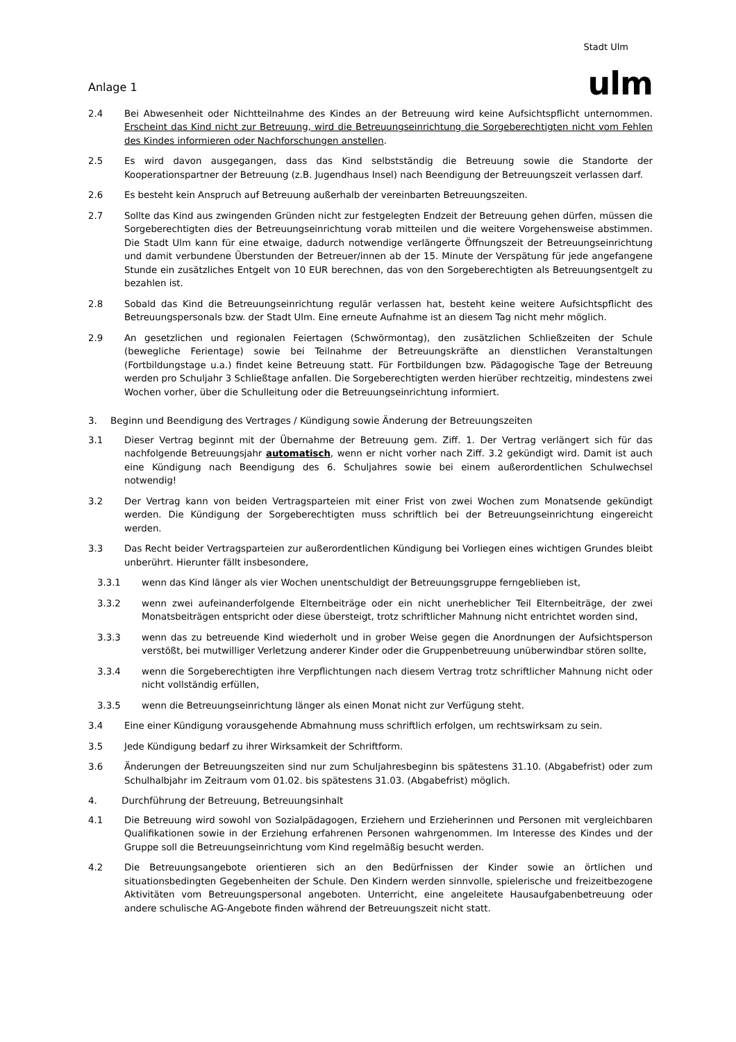Anlage 1
Stadt Ulm
ulm
2.4 Bei Abwesenheit oder Nichtteilnahme des Kindes an der Betreuung wird keine Aufsichtspflicht unternommen. Erscheint das Kind nicht zur Betreuung, wird die Betreuungseinrichtung die Sorgeberechtigten nicht vom Fehlen des Kindes informieren oder Nachforschungen anstellen.
2.5 Es wird davon ausgegangen, dass das Kind selbstständig die Betreuung sowie die Standorte der Kooperationspartner der Betreuung (z.B. Jugendhaus Insel) nach Beendigung der Betreuungszeit verlassen darf.
2.6 Es besteht kein Anspruch auf Betreuung außerhalb der vereinbarten Betreuungszeiten.
2.7 Sollte das Kind aus zwingenden Gründen nicht zur festgelegten Endzeit der Betreuung gehen dürfen, müssen die Sorgeberechtigten dies der Betreuungseinrichtung vorab mitteilen und die weitere Vorgehensweise abstimmen. Die Stadt Ulm kann für eine etwaige, dadurch notwendige verlängerte Öffnungszeit der Betreuungseinrichtung und damit verbundene Überstunden der Betreuer/innen ab der 15. Minute der Verspätung für jede angefangene Stunde ein zusätzliches Entgelt von 10 EUR berechnen, das von den Sorgeberechtigten als Betreuungsentgelt zu bezahlen ist.
2.8 Sobald das Kind die Betreuungseinrichtung regulär verlassen hat, besteht keine weitere Aufsichtspflicht des Betreuungspersonals bzw. der Stadt Ulm. Eine erneute Aufnahme ist an diesem Tag nicht mehr möglich.
2.9 An gesetzlichen und regionalen Feiertagen (Schwörmontag), den zusätzlichen Schließzeiten der Schule (bewegliche Ferientage) sowie bei Teilnahme der Betreuungskräfte an dienstlichen Veranstaltungen (Fortbildungstage u.a.) findet keine Betreuung statt. Für Fortbildungen bzw. Pädagogische Tage der Betreuung werden pro Schuljahr 3 Schließtage anfallen. Die Sorgeberechtigten werden hierüber rechtzeitig, mindestens zwei Wochen vorher, über die Schulleitung oder die Betreuungseinrichtung informiert.
3. Beginn und Beendigung des Vertrages / Kündigung sowie Änderung der Betreuungszeiten
3.1 Dieser Vertrag beginnt mit der Übernahme der Betreuung gem. Ziff. 1. Der Vertrag verlängert sich für das nachfolgende Betreuungsjahr automatisch, wenn er nicht vorher nach Ziff. 3.2 gekündigt wird. Damit ist auch eine Kündigung nach Beendigung des 6. Schuljahres sowie bei einem außerordentlichen Schulwechsel notwendig!
3.2 Der Vertrag kann von beiden Vertragsparteien mit einer Frist von zwei Wochen zum Monatsende gekündigt werden. Die Kündigung der Sorgeberechtigten muss schriftlich bei der Betreuungseinrichtung eingereicht werden.
3.3 Das Recht beider Vertragsparteien zur außerordentlichen Kündigung bei Vorliegen eines wichtigen Grundes bleibt unberührt. Hierunter fällt insbesondere,
3.3.1 wenn das Kind länger als vier Wochen unentschuldigt der Betreuungsgruppe ferngeblieben ist,
3.3.2 wenn zwei aufeinanderfolgende Elternbeiträge oder ein nicht unerheblicher Teil Elternbeiträge, der zwei Monatsbeiträgen entspricht oder diese übersteigt, trotz schriftlicher Mahnung nicht entrichtet worden sind,
3.3.3 wenn das zu betreuende Kind wiederholt und in grober Weise gegen die Anordnungen der Aufsichtsperson verstößt, bei mutwilliger Verletzung anderer Kinder oder die Gruppenbetreuung unüberwindbar stören sollte,
3.3.4 wenn die Sorgeberechtigten ihre Verpflichtungen nach diesem Vertrag trotz schriftlicher Mahnung nicht oder nicht vollständig erfüllen,
3.3.5 wenn die Betreuungseinrichtung länger als einen Monat nicht zur Verfügung steht.
3.4 Eine einer Kündigung vorausgehende Abmahnung muss schriftlich erfolgen, um rechtswirksam zu sein.
3.5 Jede Kündigung bedarf zu ihrer Wirksamkeit der Schriftform.
3.6 Änderungen der Betreuungszeiten sind nur zum Schuljahresbeginn bis spätestens 31.10. (Abgabefrist) oder zum Schulhalbjahr im Zeitraum vom 01.02. bis spätestens 31.03. (Abgabefrist) möglich.
4. Durchführung der Betreuung, Betreuungsinhalt
4.1 Die Betreuung wird sowohl von Sozialpädagogen, Erziehern und Erzieherinnen und Personen mit vergleichbaren Qualifikationen sowie in der Erziehung erfahrenen Personen wahrgenommen. Im Interesse des Kindes und der Gruppe soll die Betreuungseinrichtung vom Kind regelmäßig besucht werden.
4.2 Die Betreuungsangebote orientieren sich an den Bedürfnissen der Kinder sowie an örtlichen und situationsbedingten Gegebenheiten der Schule. Den Kindern werden sinnvolle, spielerische und freizeitbezogene Aktivitäten vom Betreuungspersonal angeboten. Unterricht, eine angeleitete Hausaufgabenbetreuung oder andere schulische AG-Angebote finden während der Betreuungszeit nicht statt.